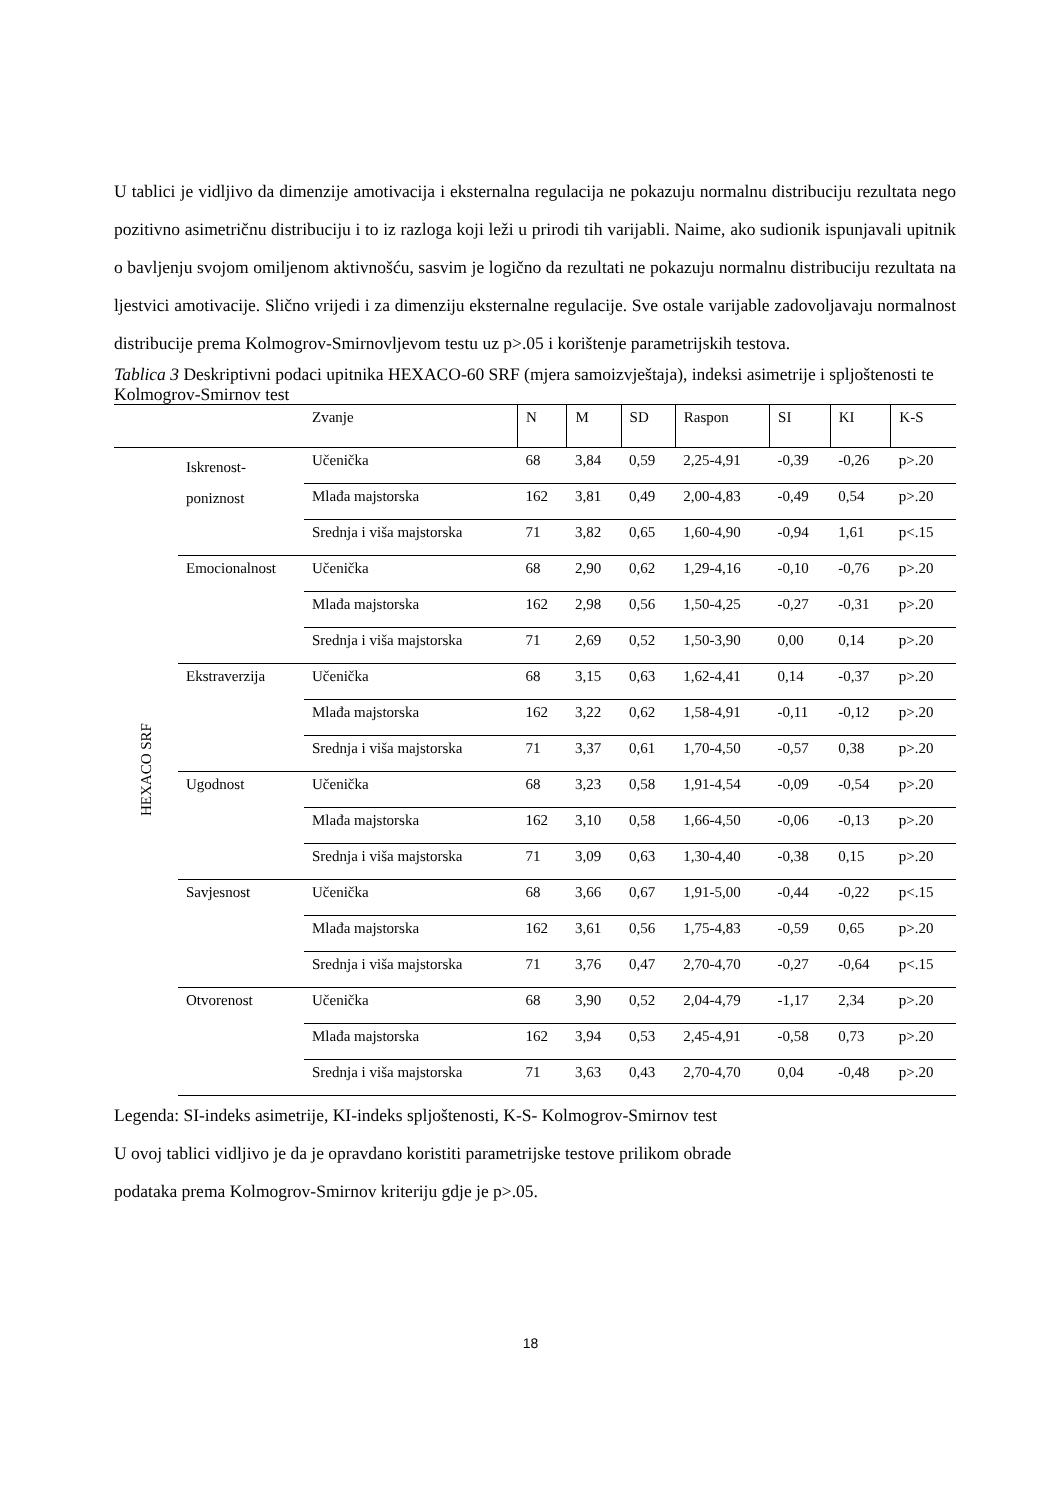U tablici je vidljivo da dimenzije amotivacija i eksternalna regulacija ne pokazuju normalnu distribuciju rezultata nego pozitivno asimetričnu distribuciju i to iz razloga koji leži u prirodi tih varijabli. Naime, ako sudionik ispunjavali upitnik o bavljenju svojom omiljenom aktivnošću, sasvim je logično da rezultati ne pokazuju normalnu distribuciju rezultata na ljestvici amotivacije. Slično vrijedi i za dimenziju eksternalne regulacije. Sve ostale varijable zadovoljavaju normalnost distribucije prema Kolmogrov-Smirnovljevom testu uz p>.05 i korištenje parametrijskih testova.
Tablica 3 Deskriptivni podaci upitnika HEXACO-60 SRF (mjera samoizvještaja), indeksi asimetrije i spljoštenosti te Kolmogrov-Smirnov test
| | | Zvanje | N | M | SD | Raspon | SI | KI | K-S |
| --- | --- | --- | --- | --- | --- | --- | --- | --- | --- |
| HEXACO SRF | Iskrenost- poniznost | Učenička | 68 | 3,84 | 0,59 | 2,25-4,91 | -0,39 | -0,26 | p>.20 |
| | | Mlađa majstorska | 162 | 3,81 | 0,49 | 2,00-4,83 | -0,49 | 0,54 | p>.20 |
| | | Srednja i viša majstorska | 71 | 3,82 | 0,65 | 1,60-4,90 | -0,94 | 1,61 | p<.15 |
| | Emocionalnost | Učenička | 68 | 2,90 | 0,62 | 1,29-4,16 | -0,10 | -0,76 | p>.20 |
| | | Mlađa majstorska | 162 | 2,98 | 0,56 | 1,50-4,25 | -0,27 | -0,31 | p>.20 |
| | | Srednja i viša majstorska | 71 | 2,69 | 0,52 | 1,50-3,90 | 0,00 | 0,14 | p>.20 |
| | Ekstraverzija | Učenička | 68 | 3,15 | 0,63 | 1,62-4,41 | 0,14 | -0,37 | p>.20 |
| | | Mlađa majstorska | 162 | 3,22 | 0,62 | 1,58-4,91 | -0,11 | -0,12 | p>.20 |
| | | Srednja i viša majstorska | 71 | 3,37 | 0,61 | 1,70-4,50 | -0,57 | 0,38 | p>.20 |
| | Ugodnost | Učenička | 68 | 3,23 | 0,58 | 1,91-4,54 | -0,09 | -0,54 | p>.20 |
| | | Mlađa majstorska | 162 | 3,10 | 0,58 | 1,66-4,50 | -0,06 | -0,13 | p>.20 |
| | | Srednja i viša majstorska | 71 | 3,09 | 0,63 | 1,30-4,40 | -0,38 | 0,15 | p>.20 |
| | Savjesnost | Učenička | 68 | 3,66 | 0,67 | 1,91-5,00 | -0,44 | -0,22 | p<.15 |
| | | Mlađa majstorska | 162 | 3,61 | 0,56 | 1,75-4,83 | -0,59 | 0,65 | p>.20 |
| | | Srednja i viša majstorska | 71 | 3,76 | 0,47 | 2,70-4,70 | -0,27 | -0,64 | p<.15 |
| | Otvorenost | Učenička | 68 | 3,90 | 0,52 | 2,04-4,79 | -1,17 | 2,34 | p>.20 |
| | | Mlađa majstorska | 162 | 3,94 | 0,53 | 2,45-4,91 | -0,58 | 0,73 | p>.20 |
| | | Srednja i viša majstorska | 71 | 3,63 | 0,43 | 2,70-4,70 | 0,04 | -0,48 | p>.20 |
Legenda: SI-indeks asimetrije, KI-indeks spljoštenosti, K-S- Kolmogrov-Smirnov test
U ovoj tablici vidljivo je da je opravdano koristiti parametrijske testove prilikom obrade
podataka prema Kolmogrov-Smirnov kriteriju gdje je p>.05.
18